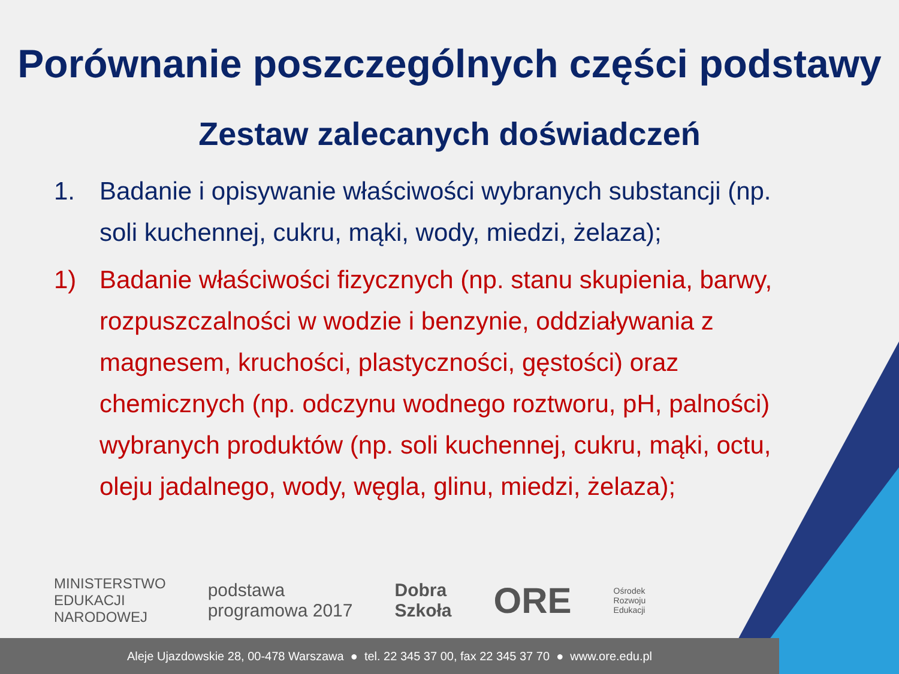Porównanie poszczególnych części podstawy
Zestaw zalecanych doświadczeń
1. Badanie i opisywanie właściwości wybranych substancji (np. soli kuchennej, cukru, mąki, wody, miedzi, żelaza);
1) Badanie właściwości fizycznych (np. stanu skupienia, barwy, rozpuszczalności w wodzie i benzynie, oddziaływania z magnesem, kruchości, plastyczności, gęstości) oraz chemicznych (np. odczynu wodnego roztworu, pH, palności) wybranych produktów (np. soli kuchennej, cukru, mąki, octu, oleju jadalnego, wody, węgla, glinu, miedzi, żelaza);
MINISTERSTWO
EDUKACJI
NARODOWEJ
podstawa
programowa 2017
Dobra
Szkoła
ORE
Ośrodek
Rozwoju
Edukacji
Aleje Ujazdowskie 28, 00-478 Warszawa ● tel. 22 345 37 00, fax 22 345 37 70 ● www.ore.edu.pl